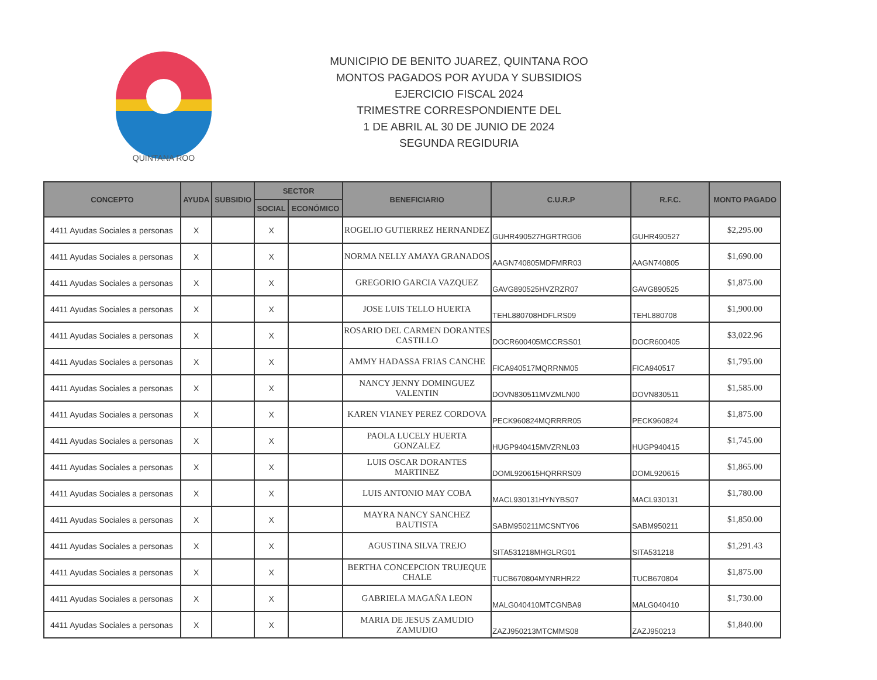QUINTANA ROO
MUNICIPIO DE BENITO JUAREZ, QUINTANA ROO
MONTOS PAGADOS POR AYUDA Y SUBSIDIOS
EJERCICIO FISCAL 2024
TRIMESTRE CORRESPONDIENTE DEL
1 DE ABRIL AL 30 DE JUNIO DE 2024
SEGUNDA REGIDURIA
| CONCEPTO | AYUDA | SUBSIDIO | SECTOR | | BENEFICIARIO | C.U.R.P | R.F.C. | MONTO PAGADO |
| --- | --- | --- | --- | --- | --- | --- | --- | --- |
| | | | SOCIAL | ECONÓMICO | | | | |
| 4411 Ayudas Sociales a personas | X | | X | | ROGELIO GUTIERREZ HERNANDEZ | GUHR490527HGRTRG06 | GUHR490527 | $2,295.00 |
| 4411 Ayudas Sociales a personas | X | | X | | NORMA NELLY AMAYA GRANADOS | AAGN740805MDFMRR03 | AAGN740805 | $1,690.00 |
| 4411 Ayudas Sociales a personas | X | | X | | GREGORIO GARCIA VAZQUEZ | GAVG890525HVZRZR07 | GAVG890525 | $1,875.00 |
| 4411 Ayudas Sociales a personas | X | | X | | JOSE LUIS TELLO HUERTA | TEHL880708HDFLRS09 | TEHL880708 | $1,900.00 |
| 4411 Ayudas Sociales a personas | X | | X | | ROSARIO DEL CARMEN DORANTES CASTILLO | DOCR600405MCCRSS01 | DOCR600405 | $3,022.96 |
| 4411 Ayudas Sociales a personas | X | | X | | AMMY HADASSA FRIAS CANCHE | FICA940517MQRRNM05 | FICA940517 | $1,795.00 |
| 4411 Ayudas Sociales a personas | X | | X | | NANCY JENNY DOMINGUEZ VALENTIN | DOVN830511MVZMLN00 | DOVN830511 | $1,585.00 |
| 4411 Ayudas Sociales a personas | X | | X | | KAREN VIANEY PEREZ CORDOVA | PECK960824MQRRRR05 | PECK960824 | $1,875.00 |
| 4411 Ayudas Sociales a personas | X | | X | | PAOLA LUCELY HUERTA GONZALEZ | HUGP940415MVZRNL03 | HUGP940415 | $1,745.00 |
| 4411 Ayudas Sociales a personas | X | | X | | LUIS OSCAR DORANTES MARTINEZ | DOML920615HQRRRS09 | DOML920615 | $1,865.00 |
| 4411 Ayudas Sociales a personas | X | | X | | LUIS ANTONIO MAY COBA | MACL930131HYNYBS07 | MACL930131 | $1,780.00 |
| 4411 Ayudas Sociales a personas | X | | X | | MAYRA NANCY SANCHEZ BAUTISTA | SABM950211MCSNTY06 | SABM950211 | $1,850.00 |
| 4411 Ayudas Sociales a personas | X | | X | | AGUSTINA SILVA TREJO | SITA531218MHGLRG01 | SITA531218 | $1,291.43 |
| 4411 Ayudas Sociales a personas | X | | X | | BERTHA CONCEPCION TRUJEQUE CHALE | TUCB670804MYNRHR22 | TUCB670804 | $1,875.00 |
| 4411 Ayudas Sociales a personas | X | | X | | GABRIELA MAGAÑA LEON | MALG040410MTCGNBA9 | MALG040410 | $1,730.00 |
| 4411 Ayudas Sociales a personas | X | | X | | MARIA DE JESUS ZAMUDIO ZAMUDIO | ZAZJ950213MTCMMS08 | ZAZJ950213 | $1,840.00 |